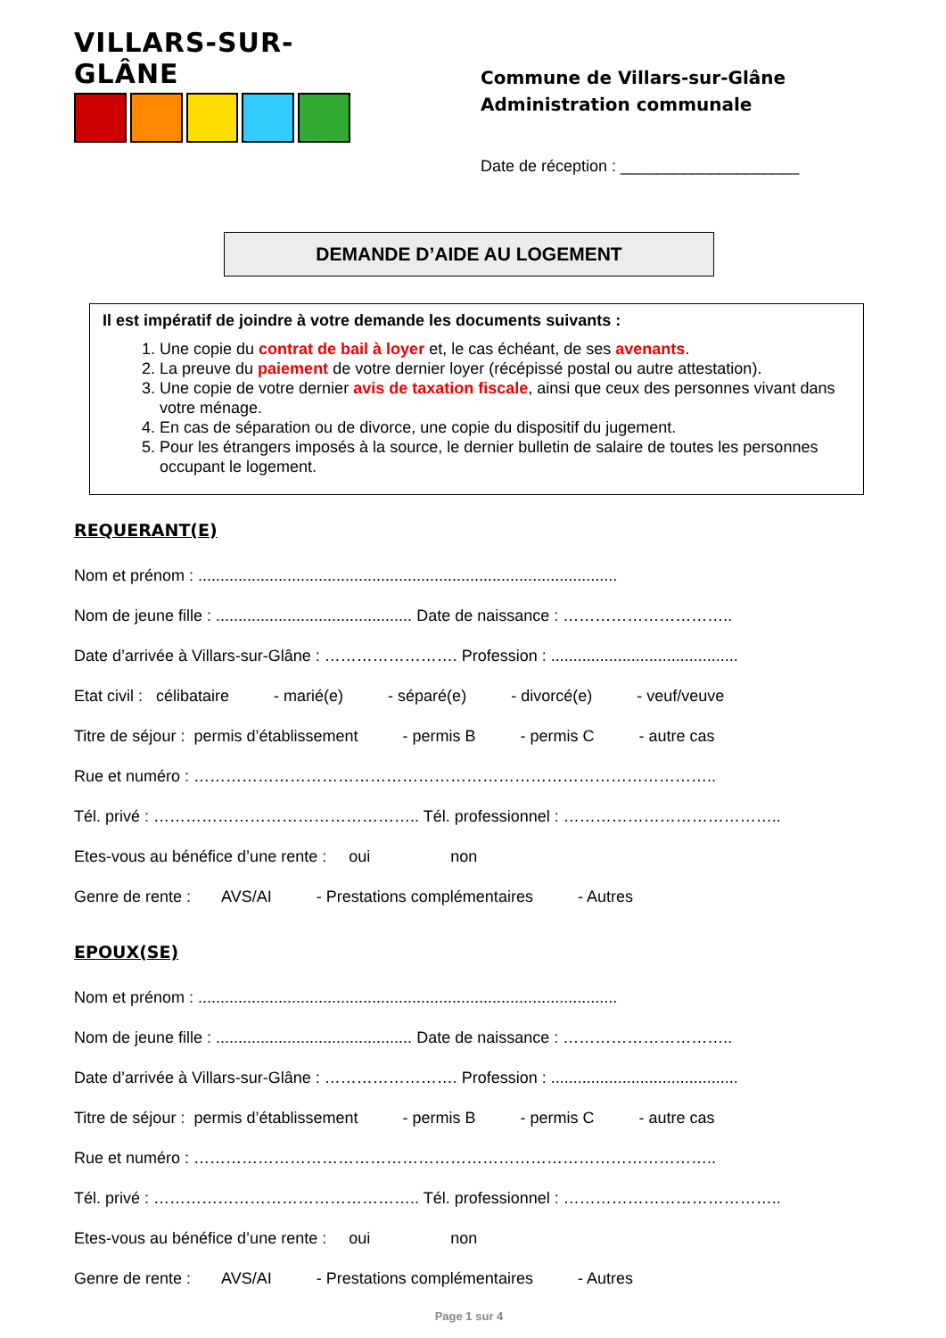VILLARS-SUR-GLÂNE
Commune de Villars-sur-Glâne
Administration communale
Date de réception : ____________________
DEMANDE D’AIDE AU LOGEMENT
Il est impératif de joindre à votre demande les documents suivants :
1. Une copie du contrat de bail à loyer et, le cas échéant, de ses avenants.
2. La preuve du paiement de votre dernier loyer (récépissé postal ou autre attestation).
3. Une copie de votre dernier avis de taxation fiscale, ainsi que ceux des personnes vivant dans votre ménage.
4. En cas de séparation ou de divorce, une copie du dispositif du jugement.
5. Pour les étrangers imposés à la source, le dernier bulletin de salaire de toutes les personnes occupant le logement.
REQUERANT(E)
Nom et prénom : ..............................................................................................
Nom de jeune fille : ............................................ Date de naissance : …………………………..
Date d’arrivée à Villars-sur-Glâne : ……………………. Profession : ..........................................
Etat civil : célibataire - marié(e) - séparé(e) - divorcé(e) - veuf/veuve
Titre de séjour : permis d’établissement - permis B - permis C - autre cas
Rue et numéro : ……………………………………………………………………………………..
Tél. privé : ………………………………………….. Tél. professionnel : …………………………………..
Etes-vous au bénéfice d’une rente : oui non
Genre de rente : AVS/AI - Prestations complémentaires - Autres
EPOUX(SE)
Nom et prénom : ..............................................................................................
Nom de jeune fille : ............................................ Date de naissance : …………………………..
Date d’arrivée à Villars-sur-Glâne : ……………………. Profession : ..........................................
Titre de séjour : permis d’établissement - permis B - permis C - autre cas
Rue et numéro : ……………………………………………………………………………………..
Tél. privé : ………………………………………….. Tél. professionnel : …………………………………..
Etes-vous au bénéfice d’une rente : oui non
Genre de rente : AVS/AI - Prestations complémentaires - Autres
Page 1 sur 4